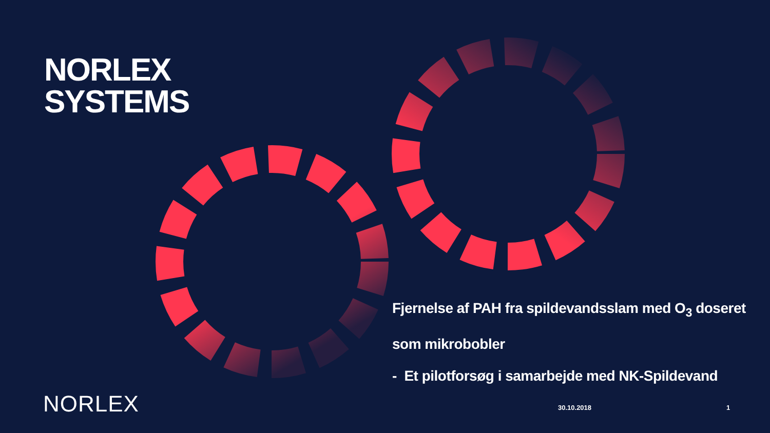NORLEX
SYSTEMS
Fjernelse af PAH fra spildevandsslam med O<sub>3</sub> doseret som mikrobobler
- Et pilotforsøg i samarbejde med NK-Spildevand
NORLEX 30.10.2018 1